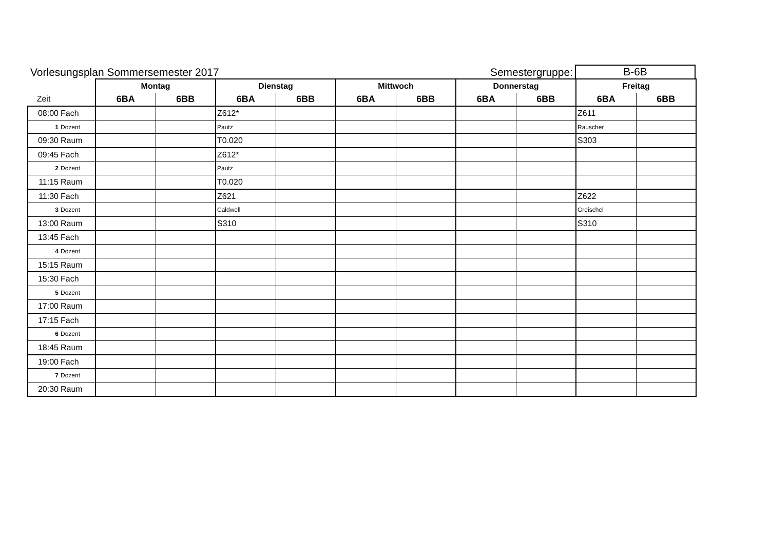Vorlesungsplan Sommersemester 2017 Semestergruppe: B-6B
| | | Montag | | Dienstag | | Mittwoch | | Donnerstag | | Freitag | |
| --- | --- | --- | --- | --- | --- | --- | --- | --- | --- | --- | --- |
| Zeit | | 6BA | 6BB | 6BA | 6BB | 6BA | 6BB | 6BA | 6BB | 6BA | 6BB |
| 08:00 | Fach | | | Z612* | | | | | | Z611 | |
| 1 | Dozent | | | Pautz | | | | | | Rauscher | |
| 09:30 | Raum | | | T0.020 | | | | | | S303 | |
| 09:45 | Fach | | | Z612* | | | | | | | |
| 2 | Dozent | | | Pautz | | | | | | | |
| 11:15 | Raum | | | T0.020 | | | | | | | |
| 11:30 | Fach | | | Z621 | | | | | | Z622 | |
| 3 | Dozent | | | Caldwell | | | | | | Greischel | |
| 13:00 | Raum | | | S310 | | | | | | S310 | |
| 13:45 | Fach | | | | | | | | | | |
| 4 | Dozent | | | | | | | | | | |
| 15:15 | Raum | | | | | | | | | | |
| 15:30 | Fach | | | | | | | | | | |
| 5 | Dozent | | | | | | | | | | |
| 17:00 | Raum | | | | | | | | | | |
| 17:15 | Fach | | | | | | | | | | |
| 6 | Dozent | | | | | | | | | | |
| 18:45 | Raum | | | | | | | | | | |
| 19:00 | Fach | | | | | | | | | | |
| 7 | Dozent | | | | | | | | | | |
| 20:30 | Raum | | | | | | | | | | |